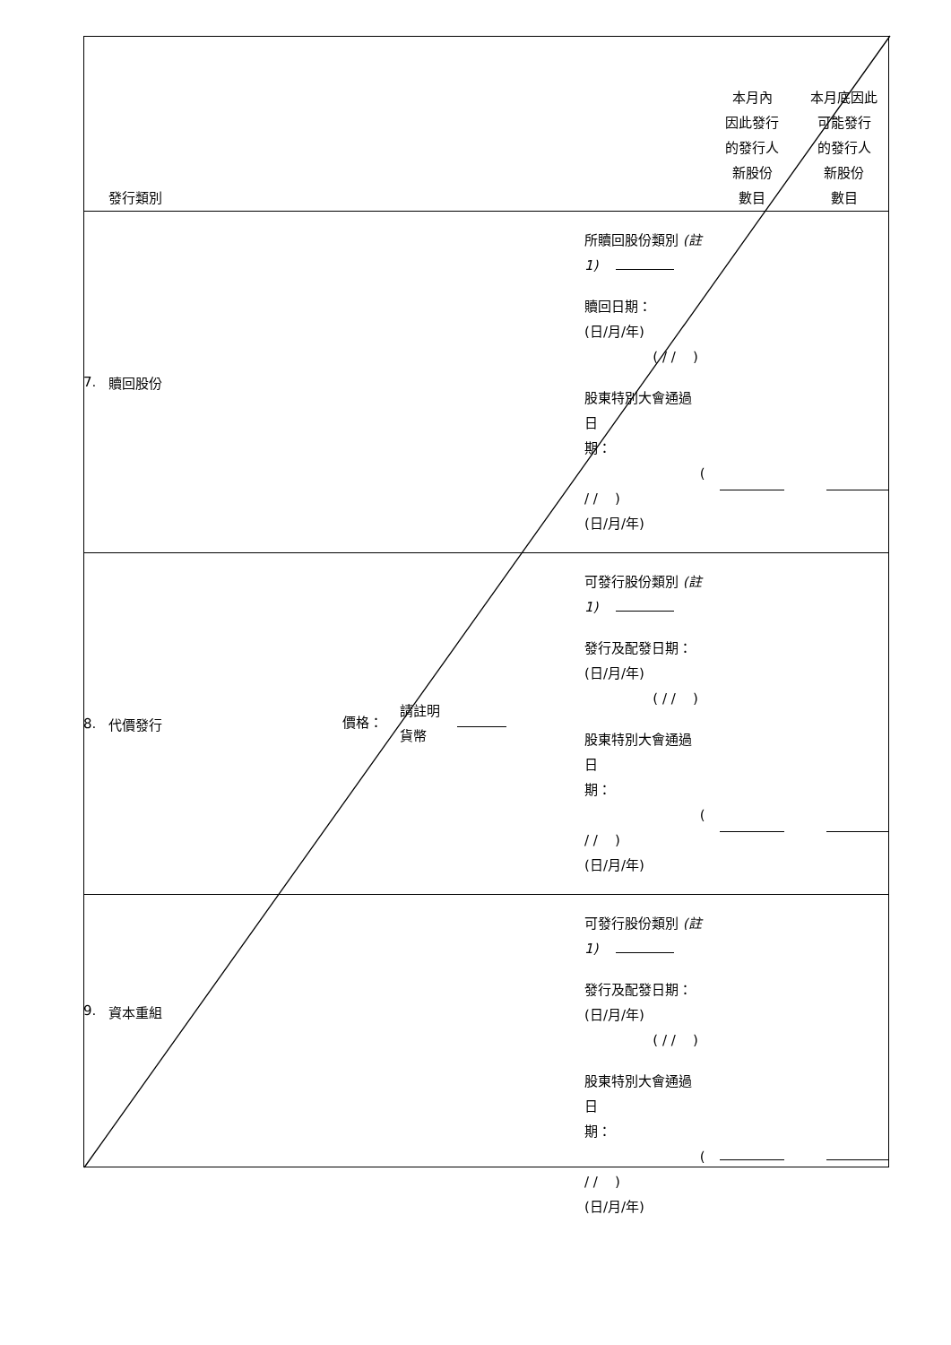| | 發行類別 | | | 本月內 因此發行 的發行人 新股份 數目 | 本月底因此 可能發行 的發行人 新股份 數目 |
| 7. | 贖回股份 | | 所贖回股份類別 (註 1) 贖回日期： (日/月/年) ( / / ) 股東特別大會通過日 期： ( / / ) (日/月/年) | | |
| 8. | 代價發行 | 價格： 請註明 貨幣 | 可發行股份類別 (註 1) 發行及配發日期： (日/月/年) ( / / ) 股東特別大會通過日 期： ( / / ) (日/月/年) | | |
| 9. | 資本重組 | | 可發行股份類別 (註 1) 發行及配發日期： (日/月/年) ( / / ) 股東特別大會通過日 期： ( / / ) (日/月/年) | | |